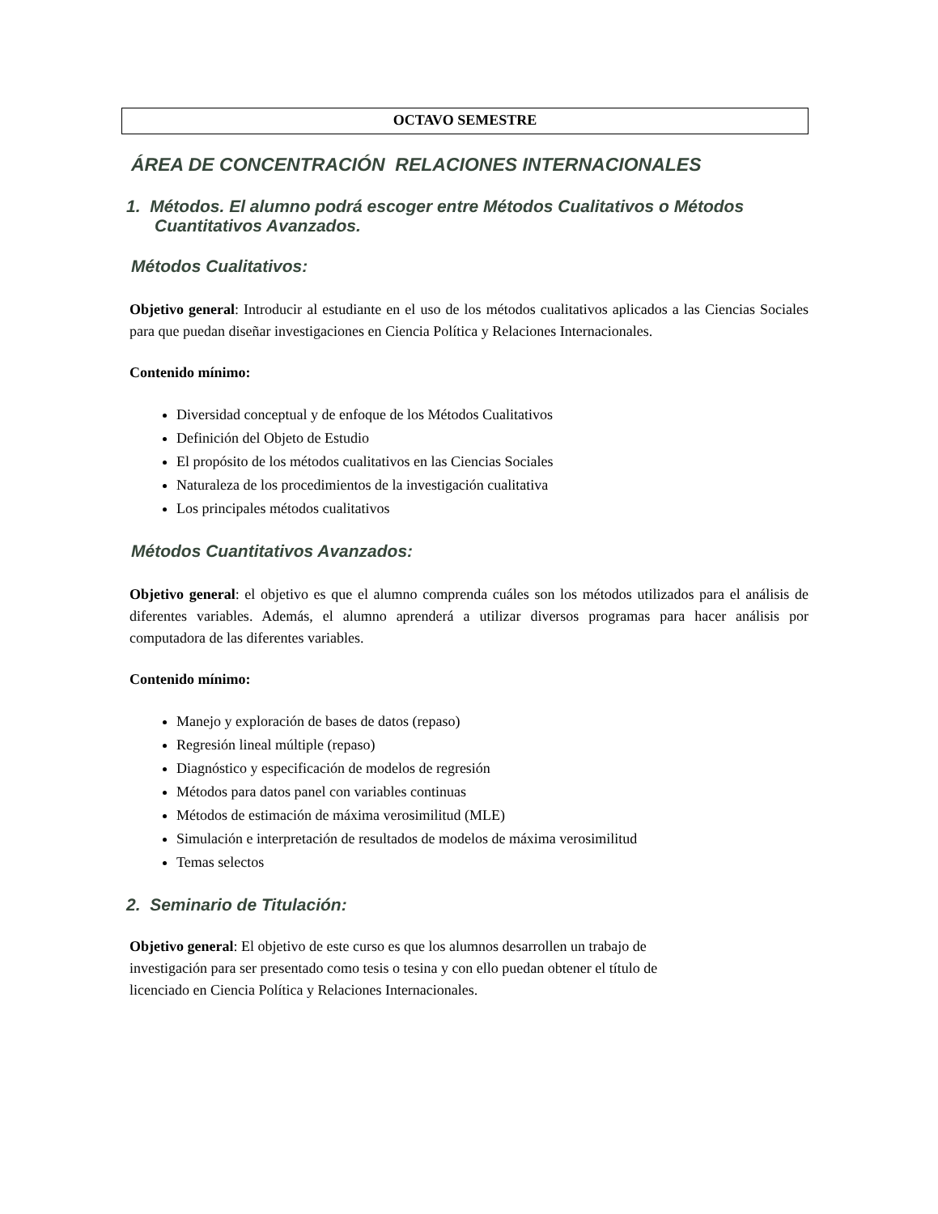OCTAVO SEMESTRE
ÁREA DE CONCENTRACIÓN RELACIONES INTERNACIONALES
1. Métodos. El alumno podrá escoger entre Métodos Cualitativos o Métodos
Cuantitativos Avanzados.
Métodos Cualitativos:
Objetivo general: Introducir al estudiante en el uso de los métodos cualitativos aplicados a las Ciencias Sociales para que puedan diseñar investigaciones en Ciencia Política y Relaciones Internacionales.
Contenido mínimo:
Diversidad conceptual y de enfoque de los Métodos Cualitativos
Definición del Objeto de Estudio
El propósito de los métodos cualitativos en las Ciencias Sociales
Naturaleza de los procedimientos de la investigación cualitativa
Los principales métodos cualitativos
Métodos Cuantitativos Avanzados:
Objetivo general: el objetivo es que el alumno comprenda cuáles son los métodos utilizados para el análisis de diferentes variables. Además, el alumno aprenderá a utilizar diversos programas para hacer análisis por computadora de las diferentes variables.
Contenido mínimo:
Manejo y exploración de bases de datos (repaso)
Regresión lineal múltiple (repaso)
Diagnóstico y especificación de modelos de regresión
Métodos para datos panel con variables continuas
Métodos de estimación de máxima verosimilitud (MLE)
Simulación e interpretación de resultados de modelos de máxima verosimilitud
Temas selectos
2. Seminario de Titulación:
Objetivo general: El objetivo de este curso es que los alumnos desarrollen un trabajo de
investigación para ser presentado como tesis o tesina y con ello puedan obtener el título de
licenciado en Ciencia Política y Relaciones Internacionales.